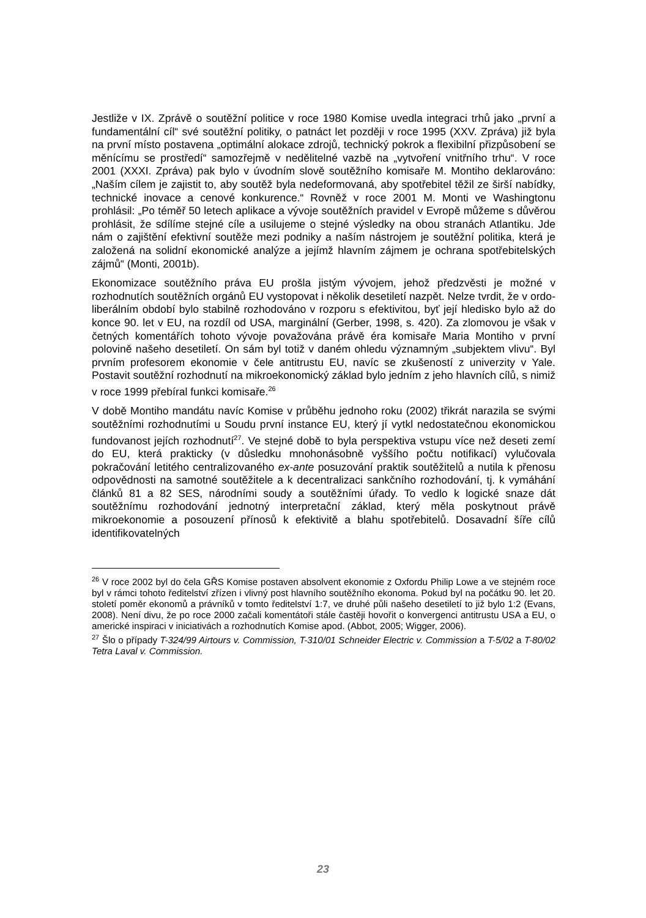Jestliže v IX. Zprávě o soutěžní politice v roce 1980 Komise uvedla integraci trhů jako „první a fundamentální cíl“ své soutěžní politiky, o patnáct let později v roce 1995 (XXV. Zpráva) již byla na první místo postavena „optimální alokace zdrojů, technický pokrok a flexibilní přizpůsobení se měnícímu se prostředí“ samozřejmě v nedělitelné vazbě na „vytvoření vnitřního trhu“. V roce 2001 (XXXI. Zpráva) pak bylo v úvodním slově soutěžního komisaře M. Montiho deklarováno: „Naším cílem je zajistit to, aby soutěž byla nedeformovaná, aby spotřebitel těžil ze širší nabídky, technické inovace a cenové konkurence.“ Rovněž v roce 2001 M. Monti ve Washingtonu prohlásil: „Po téměř 50 letech aplikace a vývoje soutěžních pravidel v Evropě můžeme s důvěrou prohlásit, že sdílíme stejné cíle a usilujeme o stejné výsledky na obou stranách Atlantiku. Jde nám o zajištění efektivní soutěže mezi podniky a naším nástrojem je soutěžní politika, která je založená na solidní ekonomické analýze a jejímž hlavním zájmem je ochrana spotřebitelských zájmů“ (Monti, 2001b).
Ekonomizace soutěžního práva EU prošla jistým vývojem, jehož předzvěsti je možné v rozhodnutích soutěžních orgánů EU vystopovat i několik desetiletí nazpět. Nelze tvrdit, že v ordo-liberálním období bylo stabilně rozhodováno v rozporu s efektivitou, byť její hledisko bylo až do konce 90. let v EU, na rozdíl od USA, marginální (Gerber, 1998, s. 420). Za zlomovou je však v četných komentářích tohoto vývoje považována právě éra komisaře Maria Montiho v první polovině našeho desetiletí. On sám byl totiž v daném ohledu významným „subjektem vlivu“. Byl prvním profesorem ekonomie v čele antitrustu EU, navíc se zkušeností z univerzity v Yale. Postavit soutěžní rozhodnutí na mikroekonomický základ bylo jedním z jeho hlavních cílů, s nimiž v roce 1999 přebíral funkci komisaře.<sup>26</sup>
V době Montiho mandátu navíc Komise v průběhu jednoho roku (2002) třikrát narazila se svými soutěžními rozhodnutími u Soudu první instance EU, který jí vytkl nedostatečnou ekonomickou fundovanost jejích rozhodnutí<sup>27</sup>. Ve stejné době to byla perspektiva vstupu více než deseti zemí do EU, která prakticky (v důsledku mnohonásobně vyššího počtu notifikací) vylučovala pokračování letitého centralizovaného ex-ante posuzování praktik soutěžitelů a nutila k přenosu odpovědnosti na samotné soutěžitele a k decentralizaci sankčního rozhodování, tj. k vymáhání článků 81 a 82 SES, národními soudy a soutěžními úřady. To vedlo k logické snaze dát soutěžnímu rozhodování jednotný interpretační základ, který měla poskytnout právě mikroekonomie a posouzení přínosů k efektivitě a blahu spotřebitelů. Dosavadní šíře cílů identifikovatelných
<sup>26</sup> V roce 2002 byl do čela GŘS Komise postaven absolvent ekonomie z Oxfordu Philip Lowe a ve stejném roce byl v rámci tohoto ředitelství zřízen i vlivný post hlavního soutěžního ekonoma. Pokud byl na počátku 90. let 20. století poměr ekonomů a právníků v tomto ředitelství 1:7, ve druhé půli našeho desetiletí to již bylo 1:2 (Evans, 2008). Není divu, že po roce 2000 začali komentátoři stále častěji hovořit o konvergenci antitrustu USA a EU, o americké inspiraci v iniciativách a rozhodnutích Komise apod. (Abbot, 2005; Wigger, 2006).
<sup>27</sup> Šlo o případy T-324/99 Airtours v. Commission, T-310/01 Schneider Electric v. Commission a T-5/02 a T-80/02 Tetra Laval v. Commission.
23